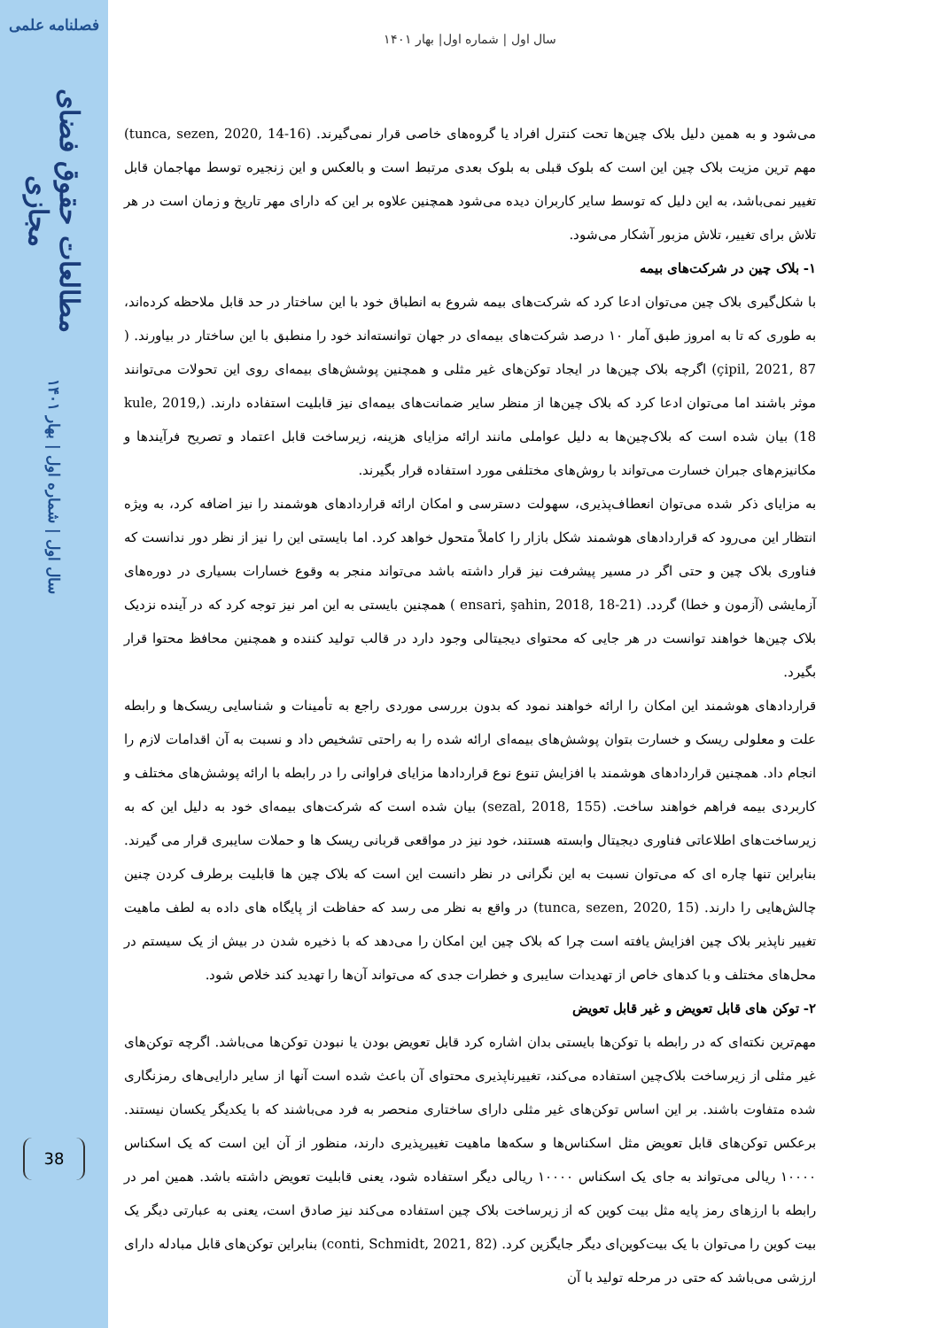فصلنامه علمی
مطالعات حقوق فضای مجازی
سال اول | شماره اول | بهار ۱۴۰۱
38
سال اول | شماره اول| بهار ۱۴۰۱
می‌شود و به همین دلیل بلاک چین‌ها تحت کنترل افراد یا گروه‌های خاصی قرار نمی‌گیرند. (tunca, sezen, 2020, 14-16) مهم ترین مزیت بلاک چین این است که بلوک قبلی به بلوک بعدی مرتبط است و بالعکس و این زنجیره توسط مهاجمان قابل تغییر نمی‌باشد، به این دلیل که توسط سایر کاربران دیده می‌شود همچنین علاوه بر این که دارای مهر تاریخ و زمان است در هر تلاش برای تغییر، تلاش مزبور آشکار می‌شود.
۱- بلاک چین در شرکت‌های بیمه
با شکل‌گیری بلاک چین می‌توان ادعا کرد که شرکت‌های بیمه شروع به انطباق خود با این ساختار در حد قابل ملاحظه کرده‌اند، به طوری که تا به امروز طبق آمار ۱۰ درصد شرکت‌های بیمه‌ای در جهان توانسته‌اند خود را منطبق با این ساختار در بیاورند. ( çipil, 2021, 87) اگرچه بلاک چین‌ها در ایجاد توکن‌های غیر مثلی و همچنین پوشش‌های بیمه‌ای روی این تحولات می‌توانند موثر باشند اما می‌توان ادعا کرد که بلاک چین‌ها از منظر سایر ضمانت‌های بیمه‌ای نیز قابلیت استفاده دارند. (kule, 2019, 18) بیان شده است که بلاک‌چین‌ها به دلیل عواملی مانند ارائه مزایای هزینه، زیرساخت قابل اعتماد و تصریح فرآیندها و مکانیزم‌های جبران خسارت می‌تواند با روش‌های مختلفی مورد استفاده قرار بگیرند.
به مزایای ذکر شده می‌توان انعطاف‌پذیری، سهولت دسترسی و امکان ارائه قراردادهای هوشمند را نیز اضافه کرد، به ویژه انتظار این می‌رود که قراردادهای هوشمند شکل بازار را کاملاً متحول خواهد کرد. اما بایستی این را نیز از نظر دور ندانست که فناوری بلاک چین و حتی اگر در مسیر پیشرفت نیز قرار داشته باشد می‌تواند منجر به وقوع خسارات بسیاری در دوره‌های آزمایشی (آزمون و خطا) گردد. (ensari, şahin, 2018, 18-21 ) همچنین بایستی به این امر نیز توجه کرد که در آینده نزدیک بلاک چین‌ها خواهند توانست در هر جایی که محتوای دیجیتالی وجود دارد در قالب تولید کننده و همچنین محافظ محتوا قرار بگیرد.
قراردادهای هوشمند این امکان را ارائه خواهند نمود که بدون بررسی موردی راجع به تأمینات و شناسایی ریسک‌ها و رابطه علت و معلولی ریسک و خسارت بتوان پوشش‌های بیمه‌ای ارائه شده را به راحتی تشخیص داد و نسبت به آن اقدامات لازم را انجام داد. همچنین قراردادهای هوشمند با افزایش تنوع نوع قراردادها مزایای فراوانی را در رابطه با ارائه پوشش‌های مختلف و کاربردی بیمه فراهم خواهند ساخت. (sezal, 2018, 155) بیان شده است که شرکت‌های بیمه‌ای خود به دلیل این که به زیرساخت‌های اطلاعاتی فناوری دیجیتال وابسته هستند، خود نیز در مواقعی قربانی ریسک ها و حملات سایبری قرار می گیرند. بنابراین تنها چاره ای که می‌توان نسبت به این نگرانی در نظر دانست این است که بلاک چین ها قابلیت برطرف کردن چنین چالش‌هایی را دارند. (tunca, sezen, 2020, 15) در واقع به نظر می رسد که حفاظت از پایگاه های داده به لطف ماهیت تغییر ناپذیر بلاک چین افزایش یافته است چرا که بلاک چین این امکان را می‌دهد که با ذخیره شدن در بیش از یک سیستم در محل‌های مختلف و با کدهای خاص از تهدیدات سایبری و خطرات جدی که می‌تواند آن‌ها را تهدید کند خلاص شود.
۲- توکن های قابل تعویض و غیر قابل تعویض
مهم‌ترین نکته‌ای که در رابطه با توکن‌ها بایستی بدان اشاره کرد قابل تعویض بودن یا نبودن توکن‌ها می‌باشد. اگرچه توکن‌های غیر مثلی از زیرساخت بلاک‌چین استفاده می‌کند، تغییرناپذیری محتوای آن باعث شده است آنها از سایر دارایی‌های رمزنگاری شده متفاوت باشند. بر این اساس توکن‌های غیر مثلی دارای ساختاری منحصر به فرد می‌باشند که با یکدیگر یکسان نیستند. برعکس توکن‌های قابل تعویض مثل اسکناس‌ها و سکه‌ها ماهیت تغییرپذیری دارند، منظور از آن این است که یک اسکناس ۱۰۰۰۰ ریالی می‌تواند به جای یک اسکناس ۱۰۰۰۰ ریالی دیگر استفاده شود، یعنی قابلیت تعویض داشته باشد. همین امر در رابطه با ارزهای رمز پایه مثل بیت کوین که از زیرساخت بلاک چین استفاده می‌کند نیز صادق است، یعنی به عبارتی دیگر یک بیت کوین را می‌توان با یک بیت‌کوین‌ای دیگر جایگزین کرد. (conti, Schmidt, 2021, 82) بنابراین توکن‌های قابل مبادله دارای ارزشی می‌باشد که حتی در مرحله تولید با آن